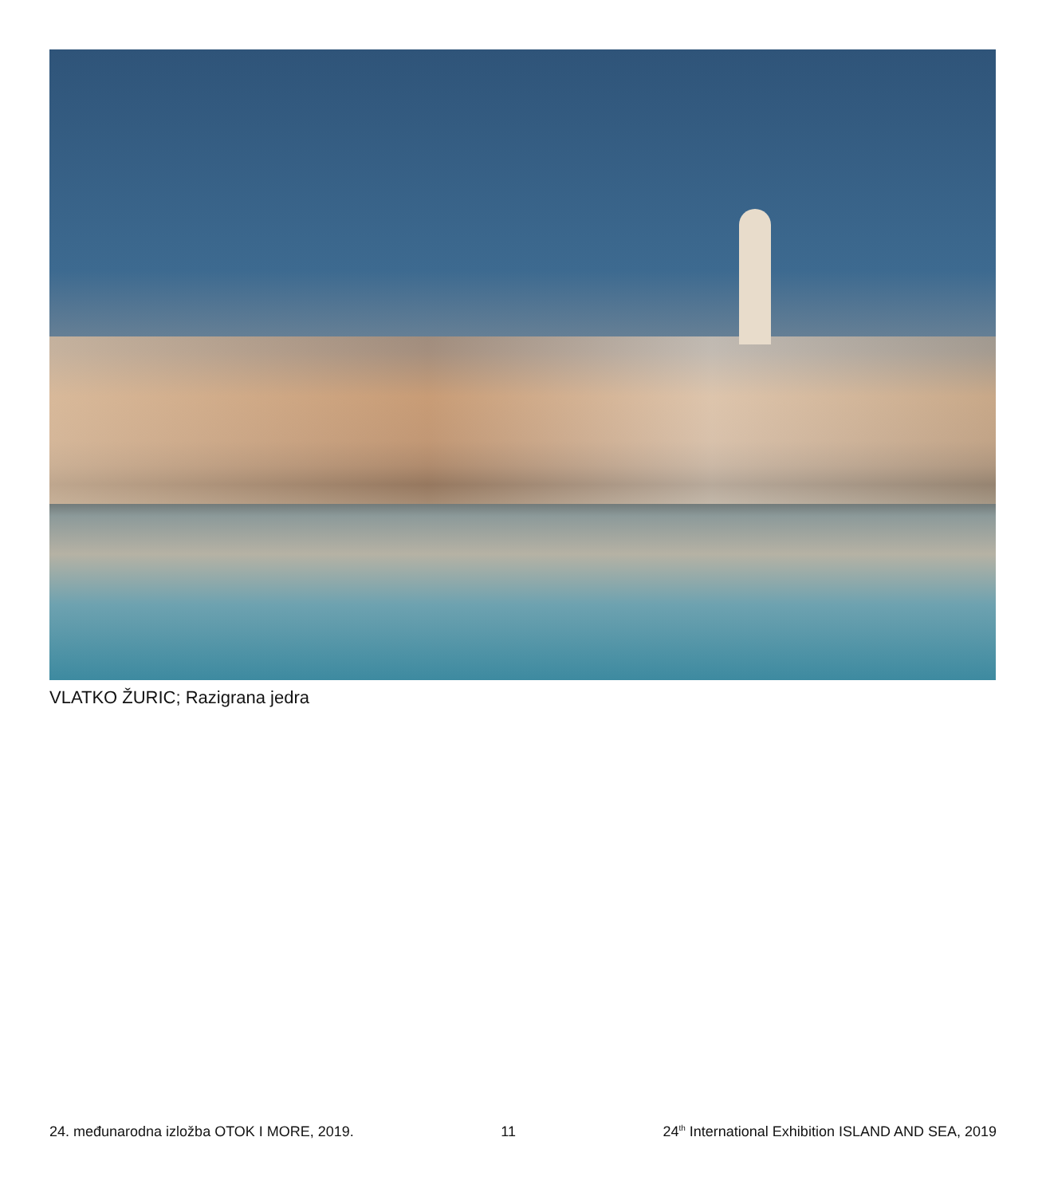VLATKO ŽURIC; Razigrana jedra
24. međunarodna izložba OTOK I MORE, 2019. 11 24<sup>th</sup> International Exhibition ISLAND AND SEA, 2019